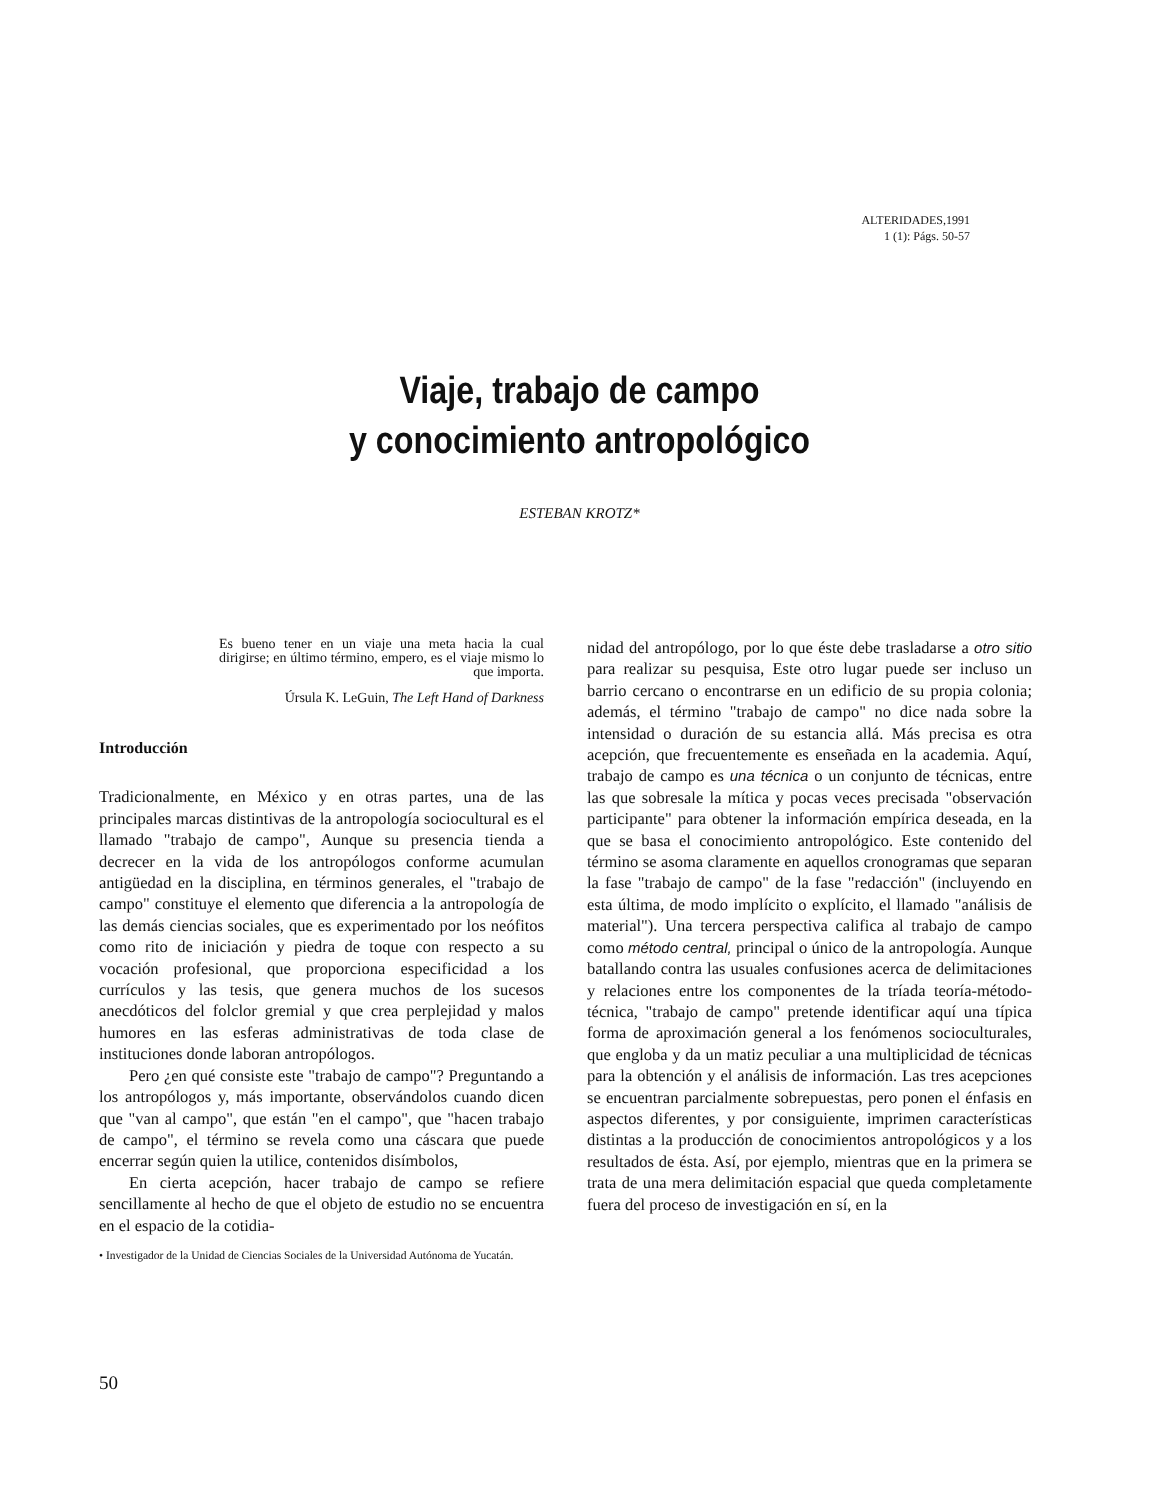ALTERIDADES,1991
1 (1): Págs. 50-57
Viaje, trabajo de campo
y conocimiento antropológico
ESTEBAN KROTZ*
Es bueno tener en un viaje una meta hacia la cual dirigirse; en último término, empero, es el viaje mismo lo que importa.
Úrsula K. LeGuin, The Left Hand of Darkness
Introducción
Tradicionalmente, en México y en otras partes, una de las principales marcas distintivas de la antropología sociocultural es el llamado "trabajo de campo", Aunque su presencia tienda a decrecer en la vida de los antropólogos conforme acumulan antigüedad en la disciplina, en términos generales, el "trabajo de campo" constituye el elemento que diferencia a la antropología de las demás ciencias sociales, que es experimentado por los neófitos como rito de iniciación y piedra de toque con respecto a su vocación profesional, que proporciona especificidad a los currículos y las tesis, que genera muchos de los sucesos anecdóticos del folclor gremial y que crea perplejidad y malos humores en las esferas administrativas de toda clase de instituciones donde laboran antropólogos.
Pero ¿en qué consiste este "trabajo de campo"? Preguntando a los antropólogos y, más importante, observándolos cuando dicen que "van al campo", que están "en el campo", que "hacen trabajo de campo", el término se revela como una cáscara que puede encerrar según quien la utilice, contenidos disímbolos,
En cierta acepción, hacer trabajo de campo se refiere sencillamente al hecho de que el objeto de estudio no se encuentra en el espacio de la cotidia-
• Investigador de la Unidad de Ciencias Sociales de la Universidad Autónoma de Yucatán.
nidad del antropólogo, por lo que éste debe trasladarse a otro sitio para realizar su pesquisa, Este otro lugar puede ser incluso un barrio cercano o encontrarse en un edificio de su propia colonia; además, el término "trabajo de campo" no dice nada sobre la intensidad o duración de su estancia allá. Más precisa es otra acepción, que frecuentemente es enseñada en la academia. Aquí, trabajo de campo es una técnica o un conjunto de técnicas, entre las que sobresale la mítica y pocas veces precisada "observación participante" para obtener la información empírica deseada, en la que se basa el conocimiento antropológico. Este contenido del término se asoma claramente en aquellos cronogramas que separan la fase "trabajo de campo" de la fase "redacción" (incluyendo en esta última, de modo implícito o explícito, el llamado "análisis de material"). Una tercera perspectiva califica al trabajo de campo como método central, principal o único de la antropología. Aunque batallando contra las usuales confusiones acerca de delimitaciones y relaciones entre los componentes de la tríada teoría-método-técnica, "trabajo de campo" pretende identificar aquí una típica forma de aproximación general a los fenómenos socioculturales, que engloba y da un matiz peculiar a una multiplicidad de técnicas para la obtención y el análisis de información. Las tres acepciones se encuentran parcialmente sobrepuestas, pero ponen el énfasis en aspectos diferentes, y por consiguiente, imprimen características distintas a la producción de conocimientos antropológicos y a los resultados de ésta. Así, por ejemplo, mientras que en la primera se trata de una mera delimitación espacial que queda completamente fuera del proceso de investigación en sí, en la
50